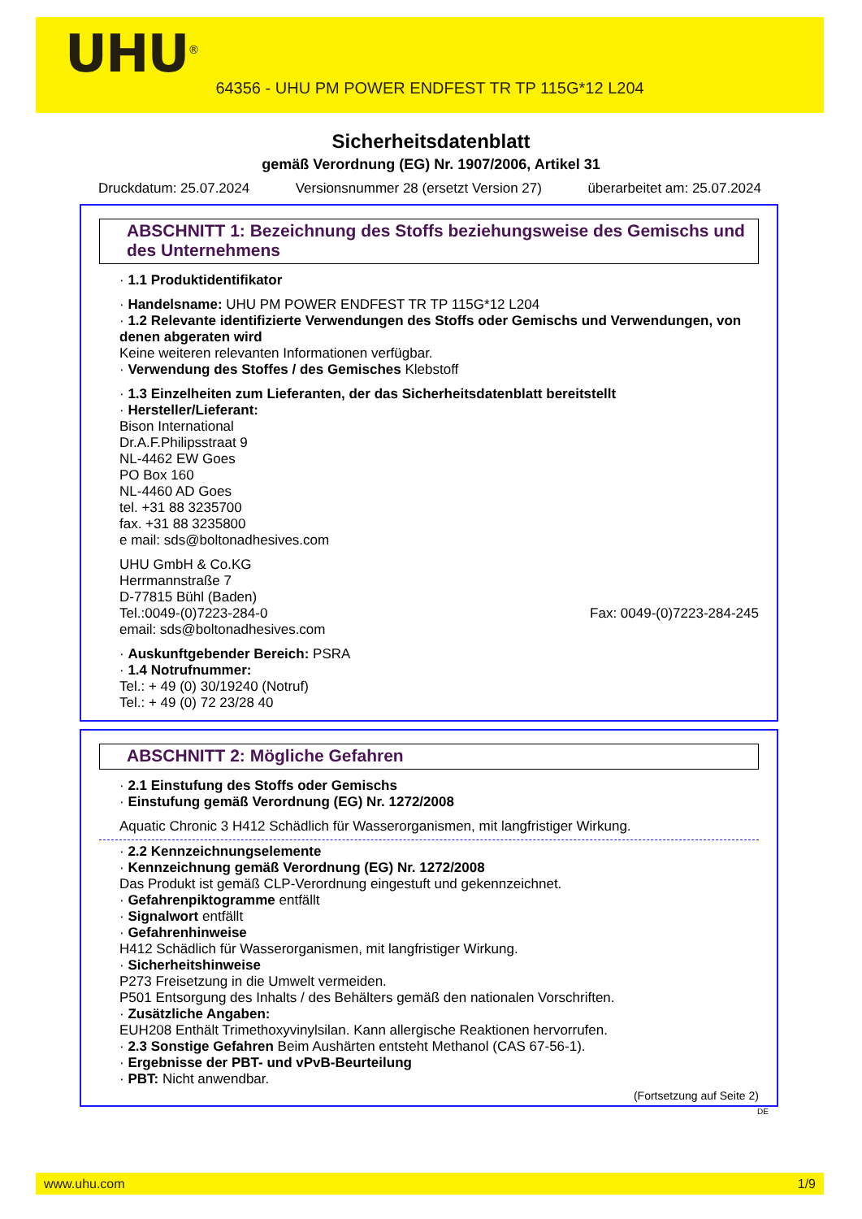UHU<sup>®</sup>
64356 - UHU PM POWER ENDFEST TR TP 115G*12 L204
Sicherheitsdatenblatt
gemäß Verordnung (EG) Nr. 1907/2006, Artikel 31
Druckdatum: 25.07.2024 Versionsnummer 28 (ersetzt Version 27) überarbeitet am: 25.07.2024
ABSCHNITT 1: Bezeichnung des Stoffs beziehungsweise des Gemischs und des Unternehmens
· 1.1 Produktidentifikator
· Handelsname: UHU PM POWER ENDFEST TR TP 115G*12 L204
· 1.2 Relevante identifizierte Verwendungen des Stoffs oder Gemischs und Verwendungen, von denen abgeraten wird
Keine weiteren relevanten Informationen verfügbar.
· Verwendung des Stoffes / des Gemisches Klebstoff
· 1.3 Einzelheiten zum Lieferanten, der das Sicherheitsdatenblatt bereitstellt
· Hersteller/Lieferant:
Bison International
Dr.A.F.Philipsstraat 9
NL-4462 EW Goes
PO Box 160
NL-4460 AD Goes
tel. +31 88 3235700
fax. +31 88 3235800
e mail: sds@boltonadhesives.com
UHU GmbH & Co.KG
Herrmannstraße 7
D-77815 Bühl (Baden)
Tel.:0049-(0)7223-284-0 Fax: 0049-(0)7223-284-245
email: sds@boltonadhesives.com
· Auskunftgebender Bereich: PSRA
· 1.4 Notrufnummer:
Tel.: + 49 (0) 30/19240 (Notruf)
Tel.: + 49 (0) 72 23/28 40
ABSCHNITT 2: Mögliche Gefahren
· 2.1 Einstufung des Stoffs oder Gemischs
· Einstufung gemäß Verordnung (EG) Nr. 1272/2008
Aquatic Chronic 3 H412 Schädlich für Wasserorganismen, mit langfristiger Wirkung.
· 2.2 Kennzeichnungselemente
· Kennzeichnung gemäß Verordnung (EG) Nr. 1272/2008
Das Produkt ist gemäß CLP-Verordnung eingestuft und gekennzeichnet.
· Gefahrenpiktogramme entfällt
· Signalwort entfällt
· Gefahrenhinweise
H412 Schädlich für Wasserorganismen, mit langfristiger Wirkung.
· Sicherheitshinweise
P273 Freisetzung in die Umwelt vermeiden.
P501 Entsorgung des Inhalts / des Behälters gemäß den nationalen Vorschriften.
· Zusätzliche Angaben:
EUH208 Enthält Trimethoxyvinylsilan. Kann allergische Reaktionen hervorrufen.
· 2.3 Sonstige Gefahren Beim Aushärten entsteht Methanol (CAS 67-56-1).
· Ergebnisse der PBT- und vPvB-Beurteilung
· PBT: Nicht anwendbar.
(Fortsetzung auf Seite 2)
DE
www.uhu.com 1/9